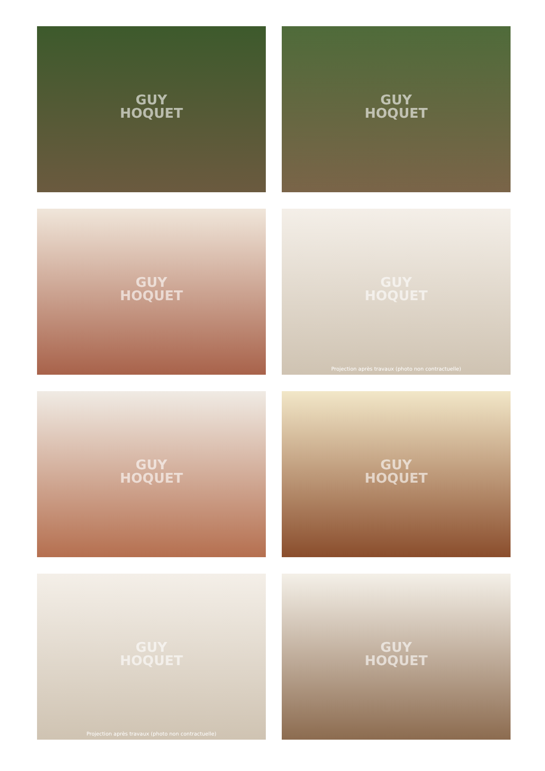GUY
HOQUET
GUY
HOQUET
GUY
HOQUET
GUY
HOQUET
Projection après travaux (photo non contractuelle)
GUY
HOQUET
GUY
HOQUET
GUY
HOQUET
Projection après travaux (photo non contractuelle)
GUY
HOQUET